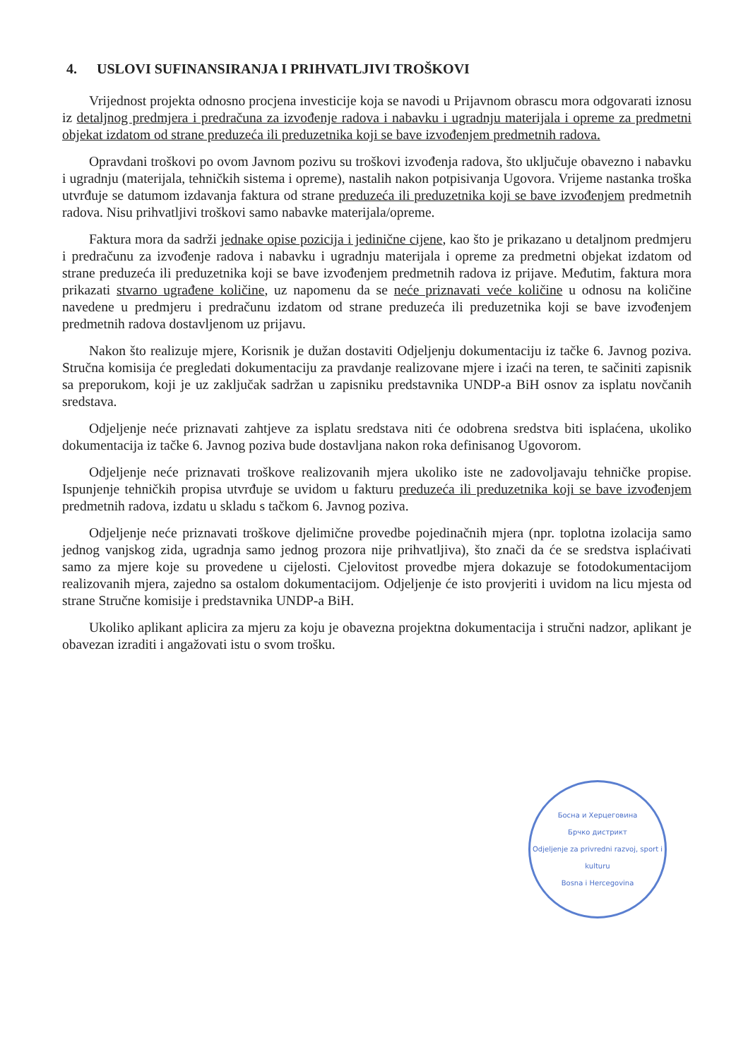4. USLOVI SUFINANSIRANJA I PRIHVATLJIVI TROŠKOVI
Vrijednost projekta odnosno procjena investicije koja se navodi u Prijavnom obrascu mora odgovarati iznosu iz detaljnog predmjera i predračuna za izvođenje radova i nabavku i ugradnju materijala i opreme za predmetni objekat izdatom od strane preduzeća ili preduzetnika koji se bave izvođenjem predmetnih radova.
Opravdani troškovi po ovom Javnom pozivu su troškovi izvođenja radova, što uključuje obavezno i nabavku i ugradnju (materijala, tehničkih sistema i opreme), nastalih nakon potpisivanja Ugovora. Vrijeme nastanka troška utvrđuje se datumom izdavanja faktura od strane preduzeća ili preduzetnika koji se bave izvođenjem predmetnih radova. Nisu prihvatljivi troškovi samo nabavke materijala/opreme.
Faktura mora da sadrži jednake opise pozicija i jedinične cijene, kao što je prikazano u detaljnom predmjeru i predračunu za izvođenje radova i nabavku i ugradnju materijala i opreme za predmetni objekat izdatom od strane preduzeća ili preduzetnika koji se bave izvođenjem predmetnih radova iz prijave. Međutim, faktura mora prikazati stvarno ugrađene količine, uz napomenu da se neće priznavati veće količine u odnosu na količine navedene u predmjeru i predračunu izdatom od strane preduzeća ili preduzetnika koji se bave izvođenjem predmetnih radova dostavljenom uz prijavu.
Nakon što realizuje mjere, Korisnik je dužan dostaviti Odjeljenju dokumentaciju iz tačke 6. Javnog poziva. Stručna komisija će pregledati dokumentaciju za pravdanje realizovane mjere i izaći na teren, te sačiniti zapisnik sa preporukom, koji je uz zaključak sadržan u zapisniku predstavnika UNDP-a BiH osnov za isplatu novčanih sredstava.
Odjeljenje neće priznavati zahtjeve za isplatu sredstava niti će odobrena sredstva biti isplaćena, ukoliko dokumentacija iz tačke 6. Javnog poziva bude dostavljana nakon roka definisanog Ugovorom.
Odjeljenje neće priznavati troškove realizovanih mjera ukoliko iste ne zadovoljavaju tehničke propise. Ispunjenje tehničkih propisa utvrđuje se uvidom u fakturu preduzeća ili preduzetnika koji se bave izvođenjem predmetnih radova, izdatu u skladu s tačkom 6. Javnog poziva.
Odjeljenje neće priznavati troškove djelimične provedbe pojedinačnih mjera (npr. toplotna izolacija samo jednog vanjskog zida, ugradnja samo jednog prozora nije prihvatljiva), što znači da će se sredstva isplaćivati samo za mjere koje su provedene u cijelosti. Cjelovitost provedbe mjera dokazuje se fotodokumentacijom realizovanih mjera, zajedno sa ostalom dokumentacijom. Odjeljenje će isto provjeriti i uvidom na licu mjesta od strane Stručne komisije i predstavnika UNDP-a BiH.
Ukoliko aplikant aplicira za mjeru za koju je obavezna projektna dokumentacija i stručni nadzor, aplikant je obavezan izraditi i angažovati istu o svom trošku.
Босна и Херцеговина
Брчко дистрикт
Odjeljenje za privredni razvoj, sport i kulturu
Bosna i Hercegovina